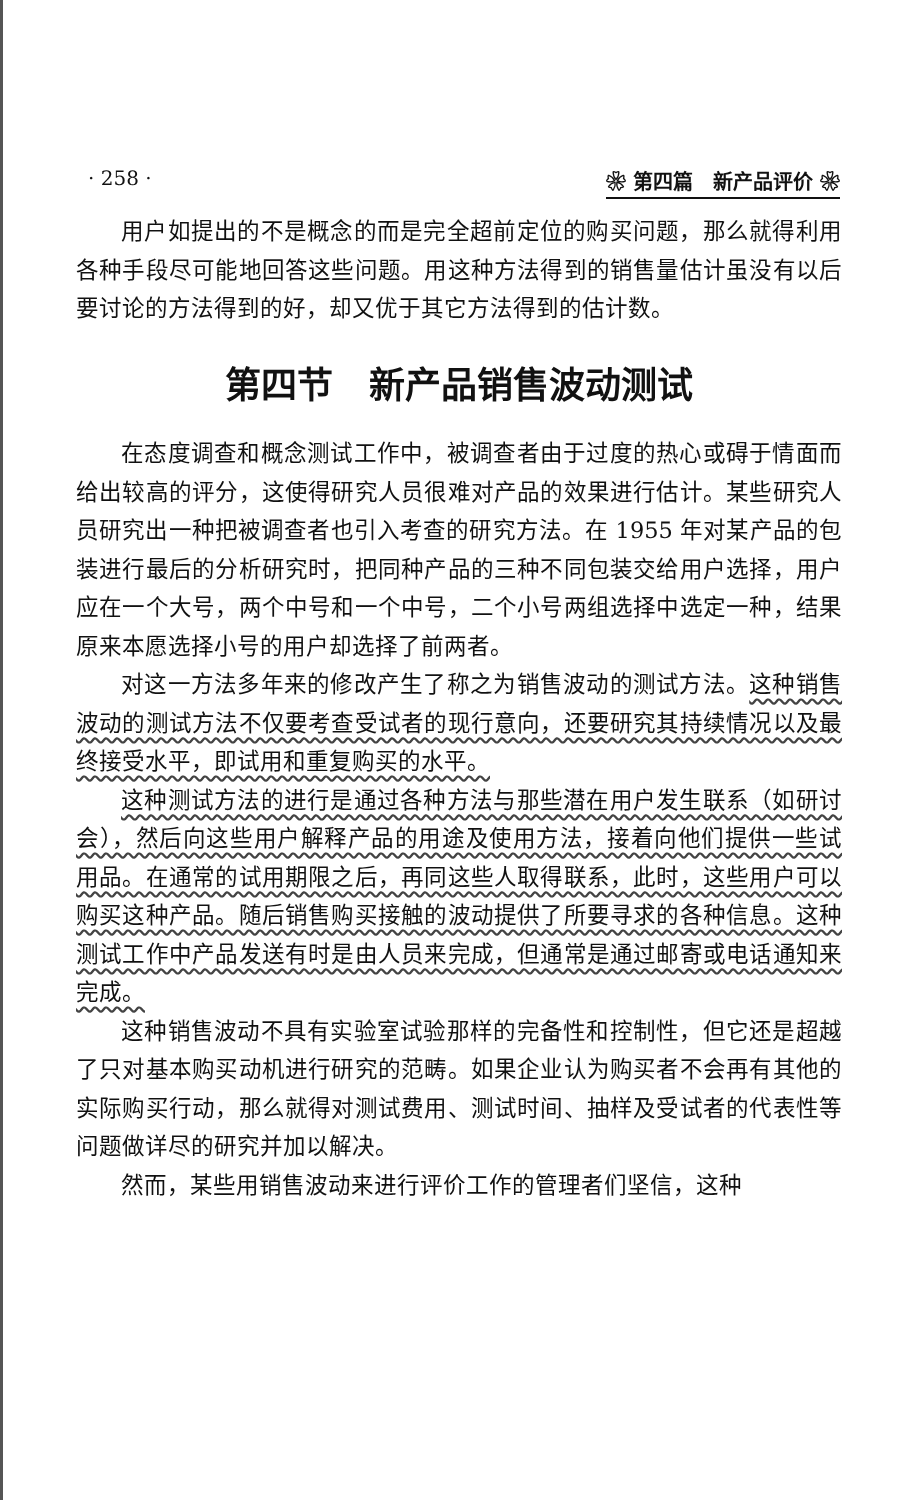· 258 · ❀ 第四篇　新产品评价 ❀
用户如提出的不是概念的而是完全超前定位的购买问题，那么就得利用各种手段尽可能地回答这些问题。用这种方法得到的销售量估计虽没有以后要讨论的方法得到的好，却又优于其它方法得到的估计数。
第四节　新产品销售波动测试
在态度调查和概念测试工作中，被调查者由于过度的热心或碍于情面而给出较高的评分，这使得研究人员很难对产品的效果进行估计。某些研究人员研究出一种把被调查者也引入考查的研究方法。在 1955 年对某产品的包装进行最后的分析研究时，把同种产品的三种不同包装交给用户选择，用户应在一个大号，两个中号和一个中号，二个小号两组选择中选定一种，结果原来本愿选择小号的用户却选择了前两者。
对这一方法多年来的修改产生了称之为销售波动的测试方法。这种销售波动的测试方法不仅要考查受试者的现行意向，还要研究其持续情况以及最终接受水平，即试用和重复购买的水平。
这种测试方法的进行是通过各种方法与那些潜在用户发生联系（如研讨会），然后向这些用户解释产品的用途及使用方法，接着向他们提供一些试用品。在通常的试用期限之后，再同这些人取得联系，此时，这些用户可以购买这种产品。随后销售购买接触的波动提供了所要寻求的各种信息。这种测试工作中产品发送有时是由人员来完成，但通常是通过邮寄或电话通知来完成。
这种销售波动不具有实验室试验那样的完备性和控制性，但它还是超越了只对基本购买动机进行研究的范畴。如果企业认为购买者不会再有其他的实际购买行动，那么就得对测试费用、测试时间、抽样及受试者的代表性等问题做详尽的研究并加以解决。
然而，某些用销售波动来进行评价工作的管理者们坚信，这种